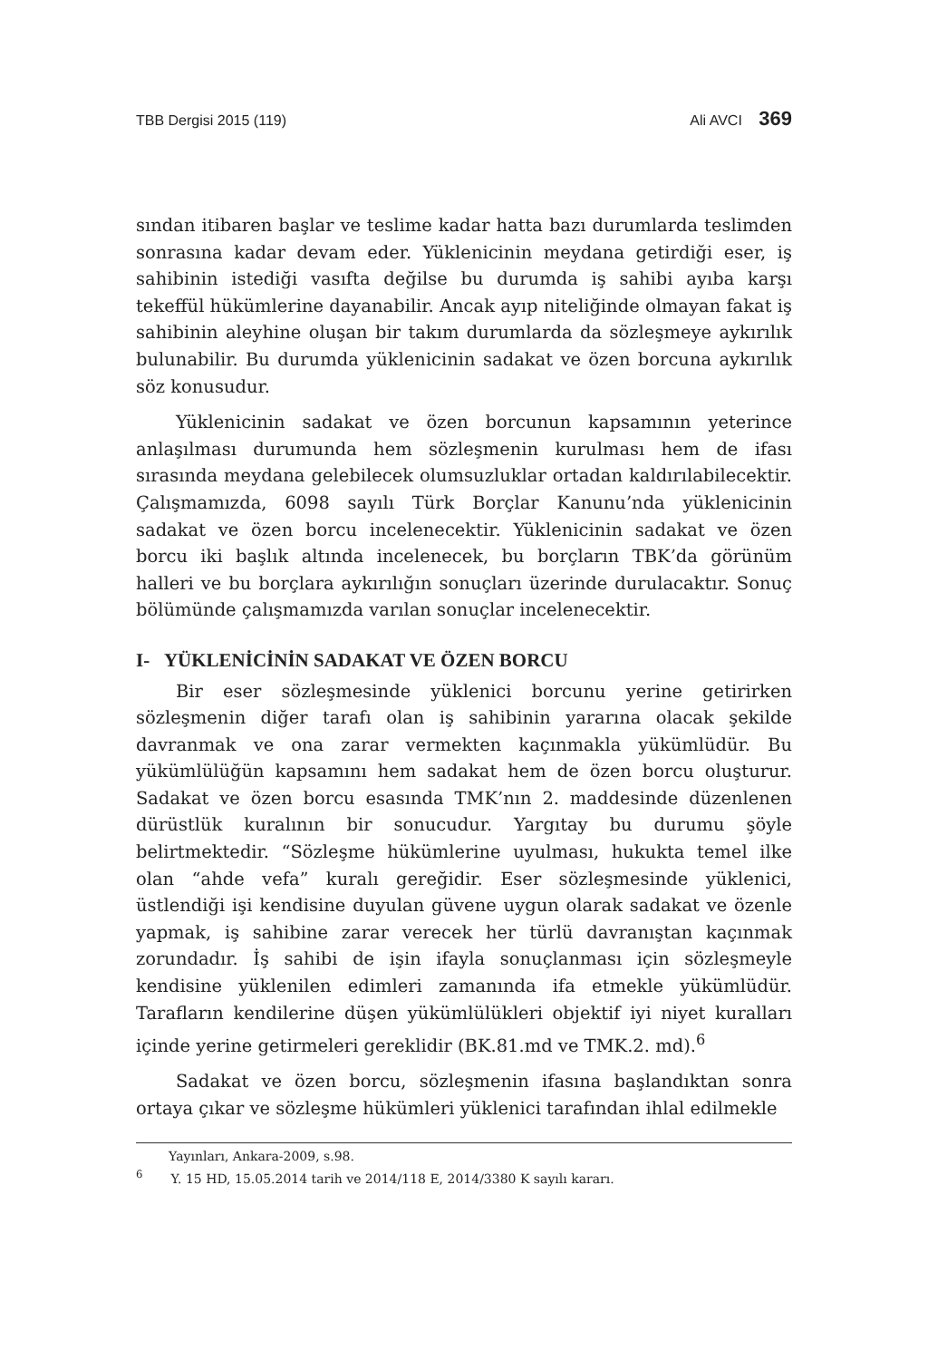TBB Dergisi 2015 (119) Ali AVCI 369
sından itibaren başlar ve teslime kadar hatta bazı durumlarda teslimden sonrasına kadar devam eder. Yüklenicinin meydana getirdiği eser, iş sahibinin istediği vasıfta değilse bu durumda iş sahibi ayıba karşı tekeffül hükümlerine dayanabilir. Ancak ayıp niteliğinde olmayan fakat iş sahibinin aleyhine oluşan bir takım durumlarda da sözleşmeye aykırılık bulunabilir. Bu durumda yüklenicinin sadakat ve özen borcuna aykırılık söz konusudur.
Yüklenicinin sadakat ve özen borcunun kapsamının yeterince anlaşılması durumunda hem sözleşmenin kurulması hem de ifası sırasında meydana gelebilecek olumsuzluklar ortadan kaldırılabilecektir. Çalışmamızda, 6098 sayılı Türk Borçlar Kanunu’nda yüklenicinin sadakat ve özen borcu incelenecektir. Yüklenicinin sadakat ve özen borcu iki başlık altında incelenecek, bu borçların TBK’da görünüm halleri ve bu borçlara aykırılığın sonuçları üzerinde durulacaktır. Sonuç bölümünde çalışmamızda varılan sonuçlar incelenecektir.
I- YÜKLENİCİNİN SADAKAT VE ÖZEN BORCU
Bir eser sözleşmesinde yüklenici borcunu yerine getirirken sözleşmenin diğer tarafı olan iş sahibinin yararına olacak şekilde davranmak ve ona zarar vermekten kaçınmakla yükümlüdür. Bu yükümlülüğün kapsamını hem sadakat hem de özen borcu oluşturur. Sadakat ve özen borcu esasında TMK’nın 2. maddesinde düzenlenen dürüstlük kuralının bir sonucudur. Yargıtay bu durumu şöyle belirtmektedir. “Sözleşme hükümlerine uyulması, hukukta temel ilke olan “ahde vefa” kuralı gereğidir. Eser sözleşmesinde yüklenici, üstlendiği işi kendisine duyulan güvene uygun olarak sadakat ve özenle yapmak, iş sahibine zarar verecek her türlü davranıştan kaçınmak zorundadır. İş sahibi de işin ifayla sonuçlanması için sözleşmeyle kendisine yüklenilen edimleri zamanında ifa etmekle yükümlüdür. Tarafların kendilerine düşen yükümlülükleri objektif iyi niyet kuralları içinde yerine getirmeleri gereklidir (BK.81.md ve TMK.2. md).<sup>6</sup>
Sadakat ve özen borcu, sözleşmenin ifasına başlandıktan sonra ortaya çıkar ve sözleşme hükümleri yüklenici tarafından ihlal edilmekle
Yayınları, Ankara-2009, s.98.
<sup>6</sup> Y. 15 HD, 15.05.2014 tarih ve 2014/118 E, 2014/3380 K sayılı kararı.